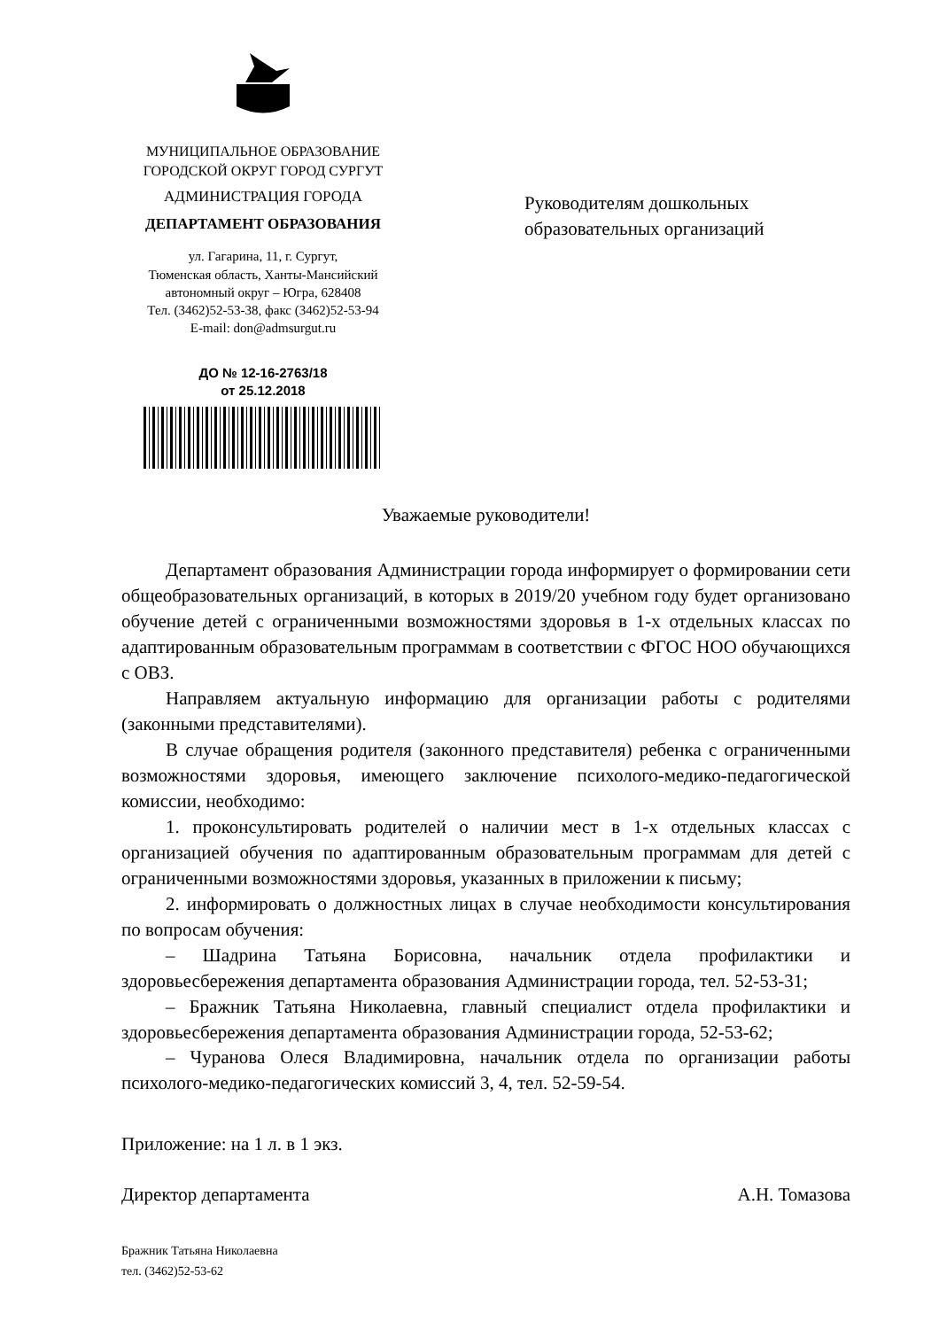МУНИЦИПАЛЬНОЕ ОБРАЗОВАНИЕ
ГОРОДСКОЙ ОКРУГ ГОРОД СУРГУТ
АДМИНИСТРАЦИЯ ГОРОДА
ДЕПАРТАМЕНТ ОБРАЗОВАНИЯ
ул. Гагарина, 11, г. Сургут,
Тюменская область, Ханты-Мансийский
автономный округ – Югра, 628408
Тел. (3462)52-53-38, факс (3462)52-53-94
E-mail: don@admsurgut.ru
ДО № 12-16-2763/18
от 25.12.2018
Руководителям дошкольных
образовательных организаций
Уважаемые руководители!
Департамент образования Администрации города информирует о формировании сети общеобразовательных организаций, в которых в 2019/20 учебном году будет организовано обучение детей с ограниченными возможностями здоровья в 1-х отдельных классах по адаптированным образовательным программам в соответствии с ФГОС НОО обучающихся с ОВЗ.
Направляем актуальную информацию для организации работы с родителями (законными представителями).
В случае обращения родителя (законного представителя) ребенка с ограниченными возможностями здоровья, имеющего заключение психолого-медико-педагогической комиссии, необходимо:
1. проконсультировать родителей о наличии мест в 1-х отдельных классах с организацией обучения по адаптированным образовательным программам для детей с ограниченными возможностями здоровья, указанных в приложении к письму;
2. информировать о должностных лицах в случае необходимости консультирования по вопросам обучения:
– Шадрина Татьяна Борисовна, начальник отдела профилактики и здоровьесбережения департамента образования Администрации города, тел. 52-53-31;
– Бражник Татьяна Николаевна, главный специалист отдела профилактики и здоровьесбережения департамента образования Администрации города, 52-53-62;
– Чуранова Олеся Владимировна, начальник отдела по организации работы психолого-медико-педагогических комиссий 3, 4, тел. 52-59-54.
Приложение: на 1 л. в 1 экз.
Директор департамента А.Н. Томазова
Бражник Татьяна Николаевна
тел. (3462)52-53-62